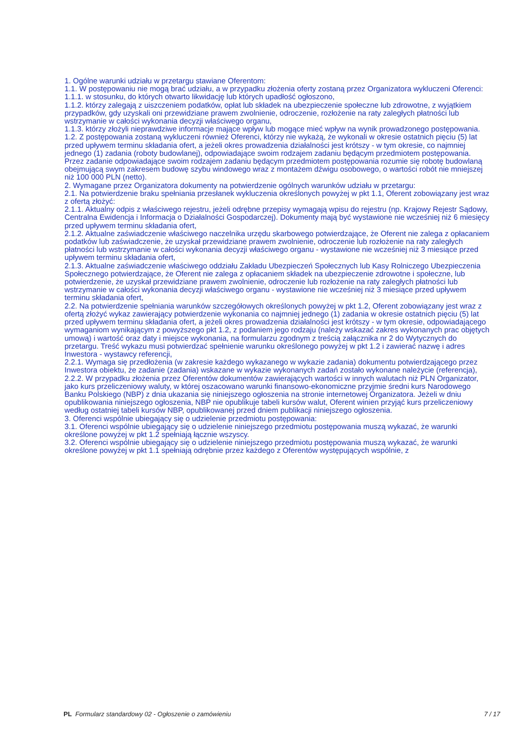1. Ogólne warunki udziału w przetargu stawiane Oferentom:
1.1. W postępowaniu nie mogą brać udziału, a w przypadku złożenia oferty zostaną przez Organizatora wykluczeni Oferenci:
1.1.1. w stosunku, do których otwarto likwidację lub których upadłość ogłoszono,
1.1.2. którzy zalegają z uiszczeniem podatków, opłat lub składek na ubezpieczenie społeczne lub zdrowotne, z wyjątkiem przypadków, gdy uzyskali oni przewidziane prawem zwolnienie, odroczenie, rozłożenie na raty zaległych płatności lub wstrzymanie w całości wykonania decyzji właściwego organu,
1.1.3. którzy złożyli nieprawdziwe informacje mające wpływ lub mogące mieć wpływ na wynik prowadzonego postępowania.
1.2. Z postępowania zostaną wykluczeni również Oferenci, którzy nie wykażą, że wykonali w okresie ostatnich pięciu (5) lat przed upływem terminu składania ofert, a jeżeli okres prowadzenia działalności jest krótszy - w tym okresie, co najmniej jednego (1) zadania (roboty budowlanej), odpowiadające swoim rodzajem zadaniu będącym przedmiotem postępowania. Przez zadanie odpowiadające swoim rodzajem zadaniu będącym przedmiotem postępowania rozumie się robotę budowlaną obejmującą swym zakresem budowę szybu windowego wraz z montażem dźwigu osobowego, o wartości robót nie mniejszej niż 100 000 PLN (netto).
2. Wymagane przez Organizatora dokumenty na potwierdzenie ogólnych warunków udziału w przetargu:
2.1. Na potwierdzenie braku spełniania przesłanek wykluczenia określonych powyżej w pkt 1.1, Oferent zobowiązany jest wraz z ofertą złożyć:
2.1.1. Aktualny odpis z właściwego rejestru, jeżeli odrębne przepisy wymagają wpisu do rejestru (np. Krajowy Rejestr Sądowy, Centralna Ewidencja i Informacja o Działalności Gospodarczej). Dokumenty mają być wystawione nie wcześniej niż 6 miesięcy przed upływem terminu składania ofert,
2.1.2. Aktualne zaświadczenie właściwego naczelnika urzędu skarbowego potwierdzające, że Oferent nie zalega z opłacaniem podatków lub zaświadczenie, że uzyskał przewidziane prawem zwolnienie, odroczenie lub rozłożenie na raty zaległych płatności lub wstrzymanie w całości wykonania decyzji właściwego organu - wystawione nie wcześniej niż 3 miesiące przed upływem terminu składania ofert,
2.1.3. Aktualne zaświadczenie właściwego oddziału Zakładu Ubezpieczeń Społecznych lub Kasy Rolniczego Ubezpieczenia Społecznego potwierdzające, że Oferent nie zalega z opłacaniem składek na ubezpieczenie zdrowotne i społeczne, lub potwierdzenie, że uzyskał przewidziane prawem zwolnienie, odroczenie lub rozłożenie na raty zaległych płatności lub wstrzymanie w całości wykonania decyzji właściwego organu - wystawione nie wcześniej niż 3 miesiące przed upływem terminu składania ofert,
2.2. Na potwierdzenie spełniania warunków szczegółowych określonych powyżej w pkt 1.2, Oferent zobowiązany jest wraz z ofertą złożyć wykaz zawierający potwierdzenie wykonania co najmniej jednego (1) zadania w okresie ostatnich pięciu (5) lat przed upływem terminu składania ofert, a jeżeli okres prowadzenia działalności jest krótszy - w tym okresie, odpowiadającego wymaganiom wynikającym z powyższego pkt 1.2, z podaniem jego rodzaju (należy wskazać zakres wykonanych prac objętych umową) i wartość oraz daty i miejsce wykonania, na formularzu zgodnym z treścią załącznika nr 2 do Wytycznych do przetargu. Treść wykazu musi potwierdzać spełnienie warunku określonego powyżej w pkt 1.2 i zawierać nazwę i adres Inwestora - wystawcy referencji,
2.2.1. Wymaga się przedłożenia (w zakresie każdego wykazanego w wykazie zadania) dokumentu potwierdzającego przez Inwestora obiektu, że zadanie (zadania) wskazane w wykazie wykonanych zadań zostało wykonane należycie (referencja),
2.2.2. W przypadku złożenia przez Oferentów dokumentów zawierających wartości w innych walutach niż PLN Organizator, jako kurs przeliczeniowy waluty, w której oszacowano warunki finansowo-ekonomiczne przyjmie średni kurs Narodowego Banku Polskiego (NBP) z dnia ukazania się niniejszego ogłoszenia na stronie internetowej Organizatora. Jeżeli w dniu opublikowania niniejszego ogłoszenia, NBP nie opublikuje tabeli kursów walut, Oferent winien przyjąć kurs przeliczeniowy według ostatniej tabeli kursów NBP, opublikowanej przed dniem publikacji niniejszego ogłoszenia.
3. Oferenci wspólnie ubiegający się o udzielenie przedmiotu postępowania:
3.1. Oferenci wspólnie ubiegający się o udzielenie niniejszego przedmiotu postępowania muszą wykazać, że warunki określone powyżej w pkt 1.2 spełniają łącznie wszyscy.
3.2. Oferenci wspólnie ubiegający się o udzielenie niniejszego przedmiotu postępowania muszą wykazać, że warunki określone powyżej w pkt 1.1 spełniają odrębnie przez każdego z Oferentów występujących wspólnie, z
PL Formularz standardowy 02 - Ogłoszenie o zamówieniu 7 / 17